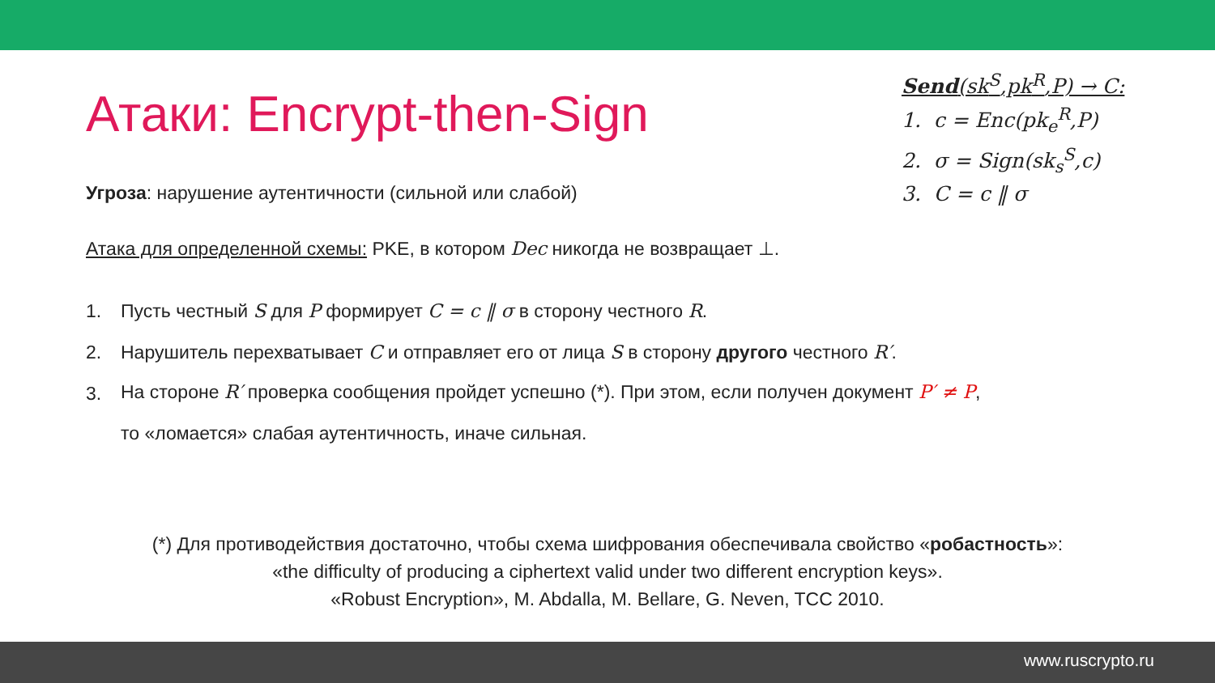Send(sk<sup>S</sup>,pk<sup>R</sup>,P) → C:
1. c = Enc(pk<sub>e</sub><sup>R</sup>,P)
2. σ = Sign(sk<sub>s</sub><sup>S</sup>,c)
3. C = c ‖ σ
Атаки: Encrypt-then-Sign
Угроза: нарушение аутентичности (сильной или слабой)
Атака для определенной схемы: PKE, в котором Dec никогда не возвращает ⊥.
1. Пусть честный S для P формирует C = c ‖ σ в сторону честного R.
2. Нарушитель перехватывает C и отправляет его от лица S в сторону другого честного R′.
3. На стороне R′ проверка сообщения пройдет успешно (*). При этом, если получен документ P′ ≠ P,
то «ломается» слабая аутентичность, иначе сильная.
(*) Для противодействия достаточно, чтобы схема шифрования обеспечивала свойство «робастность»:
«the difficulty of producing a ciphertext valid under two different encryption keys».
«Robust Encryption», M. Abdalla, M. Bellare, G. Neven, TCC 2010.
www.ruscrypto.ru